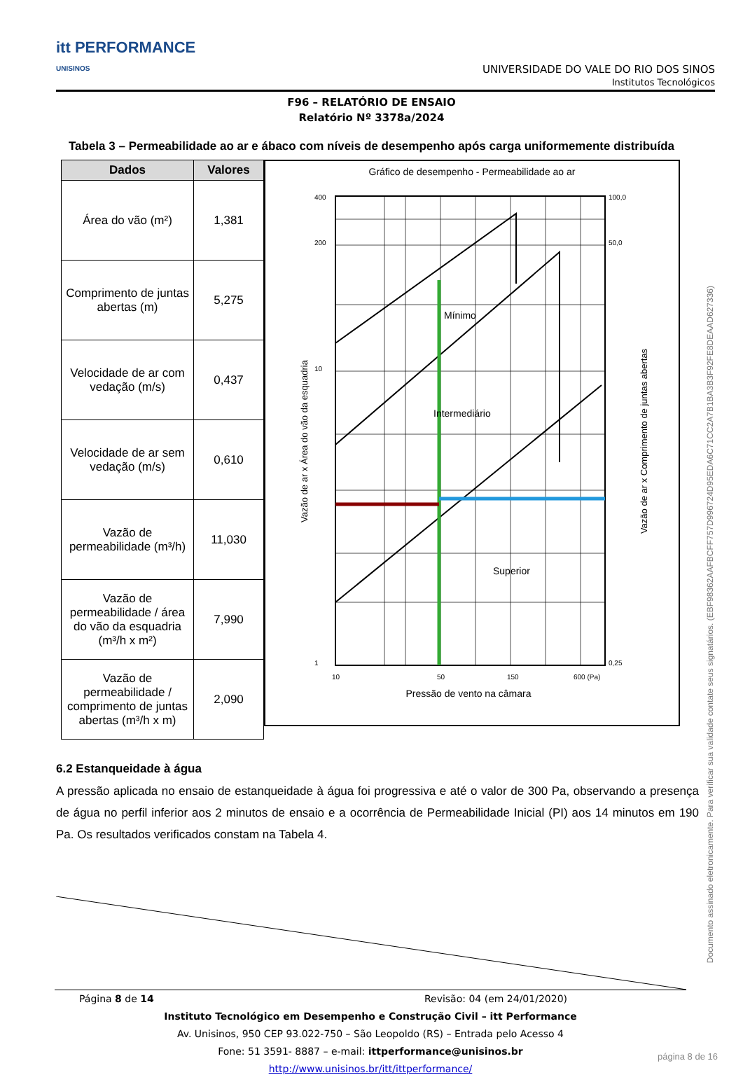itt PERFORMANCE
UNISINOS
UNIVERSIDADE DO VALE DO RIO DOS SINOS
Institutos Tecnológicos
F96 – RELATÓRIO DE ENSAIO
Relatório Nº 3378a/2024
Tabela 3 – Permeabilidade ao ar e ábaco com níveis de desempenho após carga uniformemente distribuída
| Dados | Valores |
| --- | --- |
| Área do vão (m²) | 1,381 |
| Comprimento de juntas abertas (m) | 5,275 |
| Velocidade de ar com vedação (m/s) | 0,437 |
| Velocidade de ar sem vedação (m/s) | 0,610 |
| Vazão de permeabilidade (m³/h) | 11,030 |
| Vazão de permeabilidade / área do vão da esquadria (m³/h x m²) | 7,990 |
| Vazão de permeabilidade / comprimento de juntas abertas (m³/h x m) | 2,090 |
Gráfico de desempenho - Permeabilidade ao ar
Mínimo
Intermediário
Superior
400
200
10
1
100,0
50,0
0,25
10
50
150
600 (Pa)
Pressão de vento na câmara
Vazão de ar x Área do vão da esquadria
Vazão de ar x Comprimento de juntas abertas
6.2 Estanqueidade à água
A pressão aplicada no ensaio de estanqueidade à água foi progressiva e até o valor de 300 Pa, observando a presença de água no perfil inferior aos 2 minutos de ensaio e a ocorrência de Permeabilidade Inicial (PI) aos 14 minutos em 190 Pa. Os resultados verificados constam na Tabela 4.
Página 8 de 14 Revisão: 04 (em 24/01/2020)
Instituto Tecnológico em Desempenho e Construção Civil – itt Performance
Av. Unisinos, 950 CEP 93.022-750 – São Leopoldo (RS) – Entrada pelo Acesso 4
Fone: 51 3591- 8887 – e-mail: ittperformance@unisinos.br
http://www.unisinos.br/itt/ittperformance/
Documento assinado eletronicamente. Para verificar sua validade contate seus signatários. (EBF98362AAFBCFF757D996724D95EDA6C71CC2A7B1BA3B3F92FE8DEAAD627336)
página 8 de 16